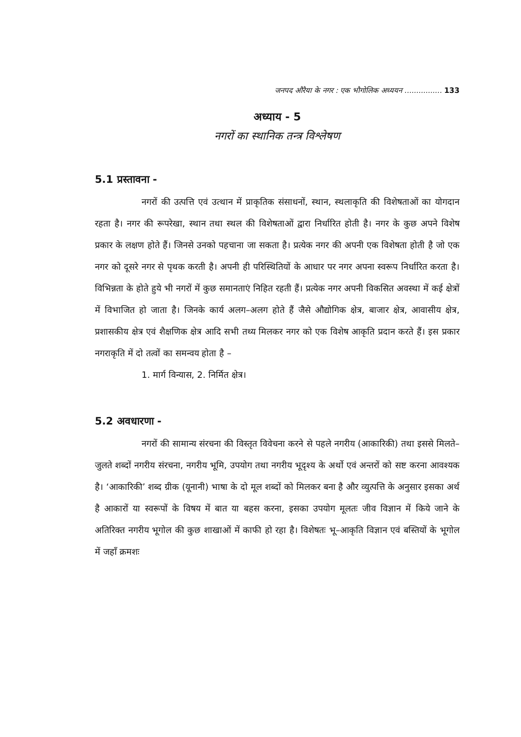जनपद औरैया के नगर : एक भौगोलिक अध्ययन ................ 133
अध्याय - 5
नगरों का स्थानिक तन्त्र विश्लेषण
5.1 प्रस्तावना -
नगरों की उत्पत्ति एवं उत्थान में प्राकृतिक संसाधनों, स्थान, स्थलाकृति की विशेषताओं का योगदान रहता है। नगर की रूपरेखा, स्थान तथा स्थल की विशेषताओं द्वारा निर्धारित होती है। नगर के कुछ अपने विशेष प्रकार के लक्षण होते हैं। जिनसे उनको पहचाना जा सकता है। प्रत्येक नगर की अपनी एक विशेषता होती है जो एक नगर को दूसरे नगर से पृथक करती है। अपनी ही परिस्थितियों के आधार पर नगर अपना स्वरूप निर्धारित करता है। विभिन्नता के होते हुये भी नगरों में कुछ समानताएं निहित रहती हैं। प्रत्येक नगर अपनी विकसित अवस्था में कई क्षेत्रों में विभाजित हो जाता है। जिनके कार्य अलग–अलग होते हैं जैसे औद्योगिक क्षेत्र, बाजार क्षेत्र, आवासीय क्षेत्र, प्रशासकीय क्षेत्र एवं शैक्षणिक क्षेत्र आदि सभी तथ्य मिलकर नगर को एक विशेष आकृति प्रदान करते हैं। इस प्रकार नगराकृति में दो तत्वों का समन्वय होता है –
1. मार्ग विन्यास, 2. निर्मित क्षेत्र।
5.2 अवधारणा -
नगरों की सामान्य संरचना की विस्तृत विवेचना करने से पहले नगरीय (आकारिकी) तथा इससे मिलते–जुलते शब्दों नगरीय संरचना, नगरीय भूमि, उपयोग तथा नगरीय भूदृश्य के अर्थो एवं अन्तरों को सष्ट करना आवश्यक है। ‘आकारिकी’ शब्द ग्रीक (यूनानी) भाषा के दो मूल शब्दों को मिलकर बना है और व्युत्पत्ति के अनुसार इसका अर्थ है आकारों या स्वरूपों के विषय में बात या बहस करना, इसका उपयोग मूलतः जीव विज्ञान में किये जाने के अतिरिक्त नगरीय भूगोल की कुछ शाखाओं में काफी हो रहा है। विशेषतः भू–आकृति विज्ञान एवं बस्तियों के भूगोल में जहाँ क्रमशः